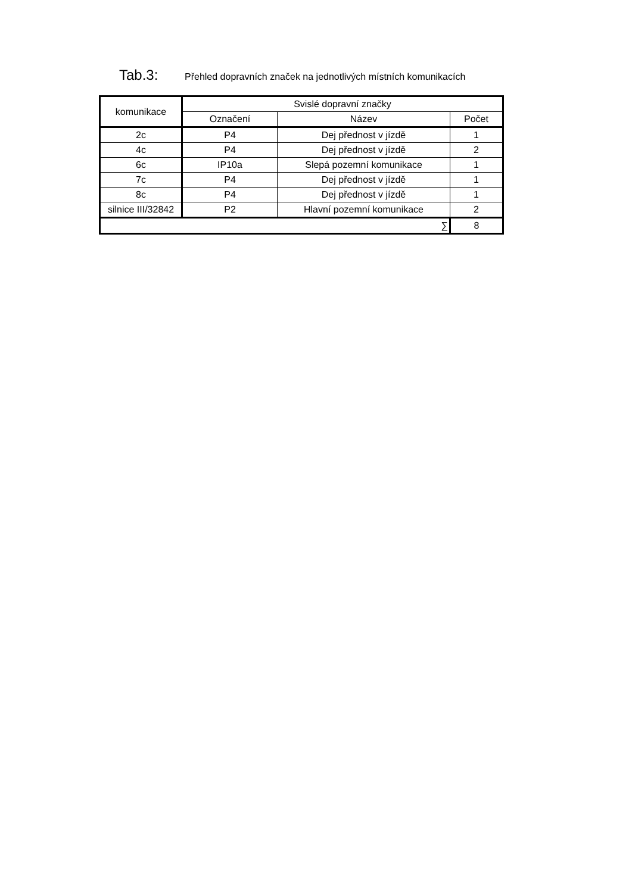Tab.3: Přehled dopravních značek na jednotlivých místních komunikacích
| komunikace | Svislé dopravní značky | | |
| --- | --- | --- | --- |
| | Označení | Název | Počet |
| 2c | P4 | Dej přednost v jízdě | 1 |
| 4c | P4 | Dej přednost v jízdě | 2 |
| 6c | IP10a | Slepá pozemní komunikace | 1 |
| 7c | P4 | Dej přednost v jízdě | 1 |
| 8c | P4 | Dej přednost v jízdě | 1 |
| silnice III/32842 | P2 | Hlavní pozemní komunikace | 2 |
| ∑ | | | 8 |